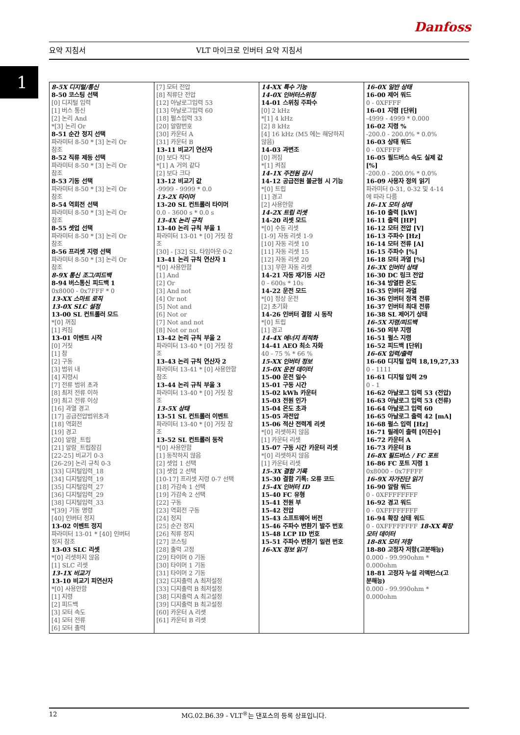Danfoss
요약 지침서 VLT 마이크로 인버터 요약 지침서
1
| 8-5X 디지털/통신 8-50 코스팅 선택 [0] 디지털 입력 [1] 버스 통신 [2] 논리 And *[3] 논리 Or 8-51 순간 정지 선택 파라미터 8-50 * [3] 논리 Or 참조 8-52 직류 제동 선택 파라미터 8-50 * [3] 논리 Or 참조 8-53 기동 선택 파라미터 8-50 * [3] 논리 Or 참조 8-54 역회전 선택 파라미터 8-50 * [3] 논리 Or 참조 8-55 셋업 선택 파라미터 8-50 * [3] 논리 Or 참조 8-56 프리셋 지령 선택 파라미터 8-50 * [3] 논리 Or 참조 8-9X 통신 조그/피드백 8-94 버스통신 피드백 1 0x8000 - 0x7FFF * 0 13-XX 스마트 로직 13-0X SLC 설정 13-00 SL 컨트롤러 모드 *[0] 꺼짐 [1] 켜짐 13-01 이벤트 시작 [0] 거짓 [1] 참 [2] 구동 [3] 범위 내 [4] 지령시 [7] 전류 범위 초과 [8] 최저 전류 이하 [9] 최고 전류 이상 [16] 과열 경고 [17] 공급전압범위초과 [18] 역회전 [19] 경고 [20] 알람_트립 [21] 알람_트립잠김 [22-25] 비교기 0-3 [26-29] 논리 규칙 0-3 [33] 디지털입력_18 [34] 디지털입력_19 [35] 디지털입력_27 [36] 디지털입력_29 [38] 디지털입력_33 *[39] 기동 명령 [40] 인버터 정지 13-02 이벤트 정지 파라미터 13-01 * [40] 인버터 정지 참조 13-03 SLC 리셋 *[0] 리셋하지 않음 [1] SLC 리셋 13-1X 비교기 13-10 비교기 피연산자 *[0] 사용안함 [1] 지령 [2] 피드백 [3] 모터 속도 [4] 모터 전류 [6] 모터 출력 | [7] 모터 전압 [8] 직류단 전압 [12] 아날로그입력 53 [13] 아날로그입력 60 [18] 펄스입력 33 [20] 알람번호 [30] 카운터 A [31] 카운터 B 13-11 비교기 연산자 [0] 보다 작다 *[1] A 거의 같다 [2] 보다 크다 13-12 비교기 값 -9999 - 9999 * 0.0 13-2X 타이머 13-20 SL 컨트롤러 타이머 0.0 - 3600 s * 0.0 s 13-4X 논리 규칙 13-40 논리 규칙 부울 1 파라미터 13-01 * [0] 거짓 참 조 [30] - [32] SL 타임아웃 0-2 13-41 논리 규칙 연산자 1 *[0] 사용안함 [1] And [2] Or [3] And not [4] Or not [5] Not and [6] Not or [7] Not and not [8] Not or not 13-42 논리 규칙 부울 2 파라미터 13-40 * [0] 거짓 참 조 13-43 논리 규칙 연산자 2 파라미터 13-41 * [0] 사용안함 참조 13-44 논리 규칙 부울 3 파라미터 13-40 * [0] 거짓 참 조 13-5X 상태 13-51 SL 컨트롤러 이벤트 파라미터 13-40 * [0] 거짓 참 조 13-52 SL 컨트롤러 동작 *[0] 사용안함 [1] 동작하지 않음 [2] 셋업 1 선택 [3] 셋업 2 선택 [10-17] 프리셋 지령 0-7 선택 [18] 가감속 1 선택 [19] 가감속 2 선택 [22] 구동 [23] 역회전 구동 [24] 정지 [25] 순간 정지 [26] 직류 정지 [27] 코스팅 [28] 출력 고정 [29] 타이머 0 기동 [30] 타이머 1 기동 [31] 타이머 2 기동 [32] 디지출력 A 최저설정 [33] 디지출력 B 최저설정 [38] 디지출력 A 최고설정 [39] 디지출력 B 최고설정 [60] 카운터 A 리셋 [61] 카운터 B 리셋 | 14-XX 특수 기능 14-0X 인버터스위칭 14-01 스위칭 주파수 [0] 2 kHz *[1] 4 kHz [2] 8 kHz [4] 16 kHz (M5 에는 해당하지 않음) 14-03 과변조 [0] 꺼짐 *[1] 켜짐 14-1X 주전원 감시 14-12 공급전원 불균형 시 기능 *[0] 트립 [1] 경고 [2] 사용안함 14-2X 트립 리셋 14-20 리셋 모드 *[0] 수동 리셋 [1-9] 자동 리셋 1-9 [10] 자동 리셋 10 [11] 자동 리셋 15 [12] 자동 리셋 20 [13] 무한 자동 리셋 14-21 자동 재기동 시간 0 - 600s * 10s 14-22 운전 모드 *[0] 정상 운전 [2] 초기화 14-26 인버터 결함 시 동작 *[0] 트립 [1] 경고 14-4X 에너지 최적화 14-41 AEO 최소 자화 40 - 75 % * 66 % 15-XX 인버터 정보 15-0X 운전 데이터 15-00 운전 일수 15-01 구동 시간 15-02 kWh 카운터 15-03 전원 인가 15-04 온도 초과 15-05 과전압 15-06 적산 전력계 리셋 *[0] 리셋하지 않음 [1] 카운터 리셋 15-07 구동 시간 카운터 리셋 *[0] 리셋하지 않음 [1] 카운터 리셋 15-3X 결함 기록 15-30 결함 기록: 오류 코드 15-4X 인버터 ID 15-40 FC 유형 15-41 전원 부 15-42 전압 15-43 소프트웨어 버전 15-46 주파수 변환기 발주 번호 15-48 LCP ID 번호 15-51 주파수 변환기 일련 번호 16-XX 정보 읽기 | 16-0X 일반 상태 16-00 제어 워드 0 - 0XFFFF 16-01 지령 [단위] -4999 - 4999 * 0.000 16-02 지령 % -200.0 - 200.0% * 0.0% 16-03 상태 워드 0 - 0XFFFF 16-05 필드버스 속도 실제 값 [%] -200.0 - 200.0% * 0.0% 16-09 사용자 정의 읽기 파라미터 0-31, 0-32 및 4-14 에 따라 다름 16-1X 모터 상태 16-10 출력 [kW] 16-11 출력 [HP] 16-12 모터 전압 [V] 16-13 주파수 [Hz] 16-14 모터 전류 [A] 16-15 주파수 [%] 16-18 모터 과열 [%] 16-3X 인버터 상태 16-30 DC 링크 전압 16-34 방열판 온도 16-35 인버터 과열 16-36 인버터 정격 전류 16-37 인버터 최대 전류 16-38 SL 제어기 상태 16-5X 지령/피드백 16-50 외부 지령 16-51 펄스 지령 16-52 피드백 [단위] 16-6X 입력/출력 16-60 디지털 입력 18,19,27,33 0 - 1111 16-61 디지털 입력 29 0 - 1 16-62 아날로그 입력 53 (전압) 16-63 아날로그 입력 53 (전류) 16-64 아날로그 입력 60 16-65 아날로그 출력 42 [mA] 16-68 펄스 입력 [Hz] 16-71 릴레이 출력 [이진수] 16-72 카운터 A 16-73 카운터 B 16-8X 필드버스 / FC 포트 16-86 FC 포트 지령 1 0x8000 - 0x7FFFF 16-9X 자가진단 읽기 16-90 알람 워드 0 - 0XFFFFFFFF 16-92 경고 워드 0 - 0XFFFFFFFF 16-94 확장 상태 워드 0 - 0XFFFFFFFF 18-XX 확장 모터 데이터 18-8X 모터 저항 18-80 고정자 저항(고분해능) 0.000 - 99.990ohm * 0.000ohm 18-81 고정자 누설 리액턴스(고 분해능) 0.000 - 99.990ohm * 0.000ohm |
12 MG.02.B6.39 - VLT<sup>®</sup>는 댄포스의 등록 상표입니다.